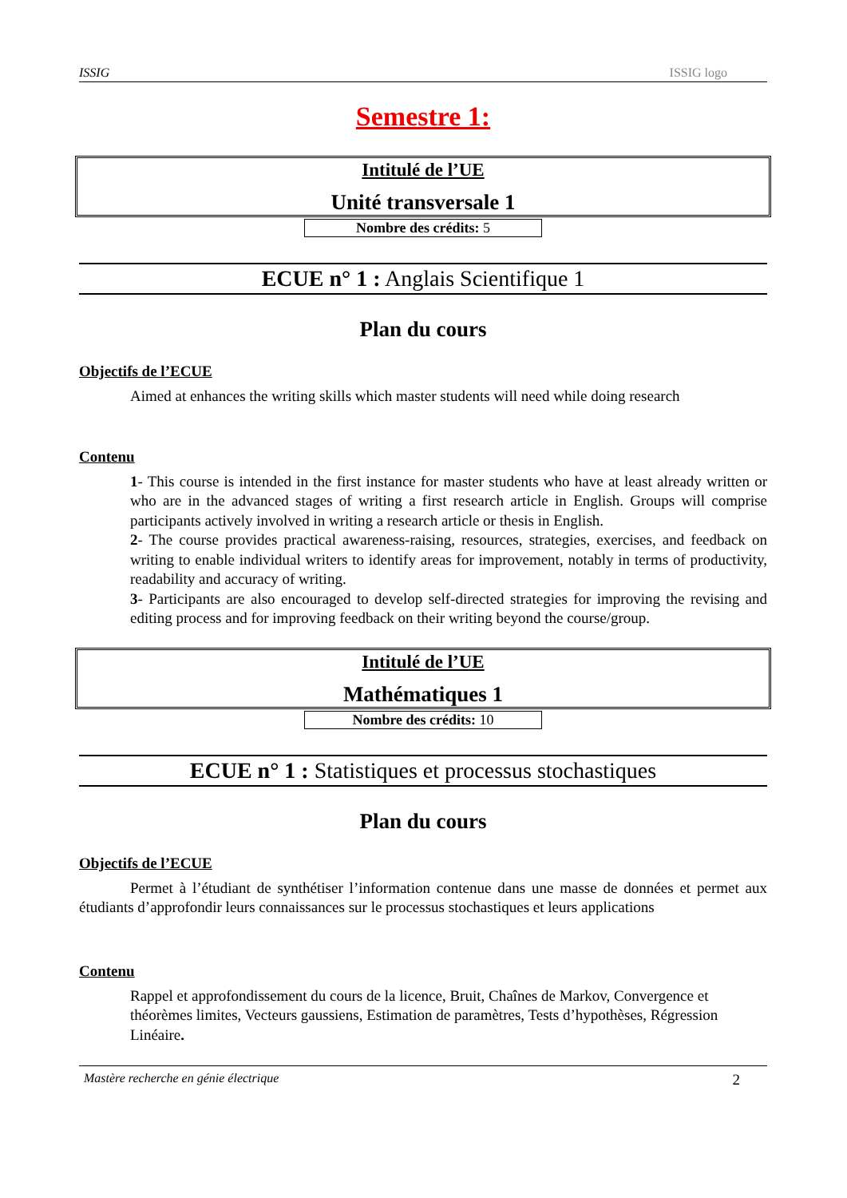ISSIG ISSIG logo
Semestre 1:
Intitulé de l’UE
Unité transversale 1
Nombre des crédits: 5
ECUE n° 1 : Anglais Scientifique 1
Plan du cours
Objectifs de l’ECUE
Aimed at enhances the writing skills which master students will need while doing research
Contenu
1- This course is intended in the first instance for master students who have at least already written or who are in the advanced stages of writing a first research article in English. Groups will comprise participants actively involved in writing a research article or thesis in English.
2- The course provides practical awareness-raising, resources, strategies, exercises, and feedback on writing to enable individual writers to identify areas for improvement, notably in terms of productivity, readability and accuracy of writing.
3- Participants are also encouraged to develop self-directed strategies for improving the revising and editing process and for improving feedback on their writing beyond the course/group.
Intitulé de l’UE
Mathématiques 1
Nombre des crédits: 10
ECUE n° 1 : Statistiques et processus stochastiques
Plan du cours
Objectifs de l’ECUE
Permet à l’étudiant de synthétiser l’information contenue dans une masse de données et permet aux étudiants d’approfondir leurs connaissances sur le processus stochastiques et leurs applications
Contenu
Rappel et approfondissement du cours de la licence, Bruit, Chaînes de Markov, Convergence et théorèmes limites, Vecteurs gaussiens, Estimation de paramètres, Tests d’hypothèses, Régression Linéaire.
Mastère recherche en génie électrique 2